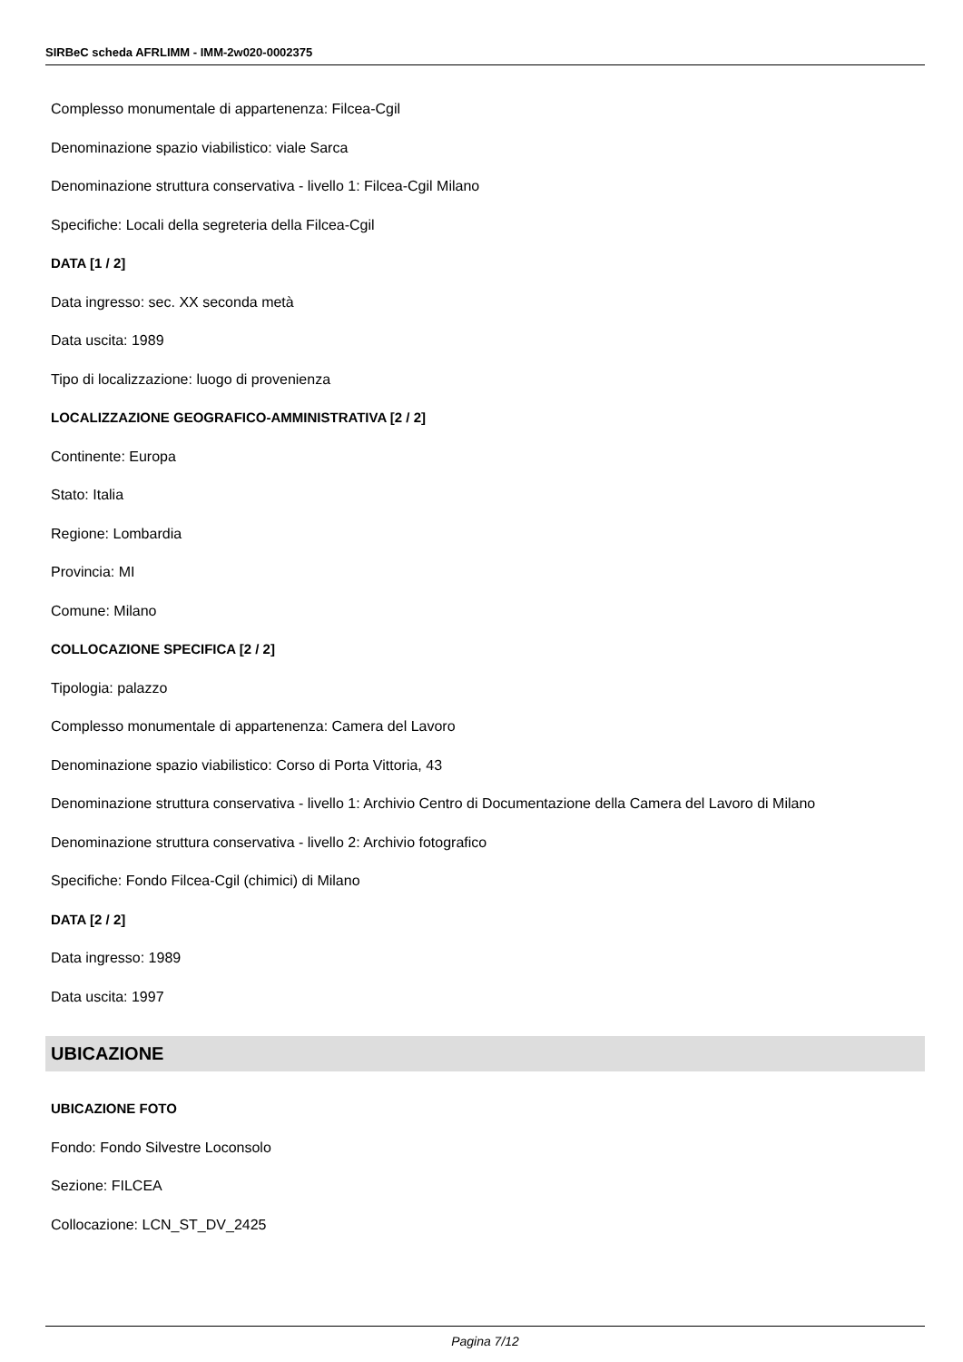SIRBeC scheda AFRLIMM - IMM-2w020-0002375
Complesso monumentale di appartenenza: Filcea-Cgil
Denominazione spazio viabilistico: viale Sarca
Denominazione struttura conservativa - livello 1: Filcea-Cgil Milano
Specifiche: Locali della segreteria della Filcea-Cgil
DATA [1 / 2]
Data ingresso: sec. XX seconda metà
Data uscita: 1989
Tipo di localizzazione: luogo di provenienza
LOCALIZZAZIONE GEOGRAFICO-AMMINISTRATIVA [2 / 2]
Continente: Europa
Stato: Italia
Regione: Lombardia
Provincia: MI
Comune: Milano
COLLOCAZIONE SPECIFICA [2 / 2]
Tipologia: palazzo
Complesso monumentale di appartenenza: Camera del Lavoro
Denominazione spazio viabilistico: Corso di Porta Vittoria, 43
Denominazione struttura conservativa - livello 1: Archivio Centro di Documentazione della Camera del Lavoro di Milano
Denominazione struttura conservativa - livello 2: Archivio fotografico
Specifiche: Fondo Filcea-Cgil (chimici) di Milano
DATA [2 / 2]
Data ingresso: 1989
Data uscita: 1997
UBICAZIONE
UBICAZIONE FOTO
Fondo: Fondo Silvestre Loconsolo
Sezione: FILCEA
Collocazione: LCN_ST_DV_2425
Pagina 7/12